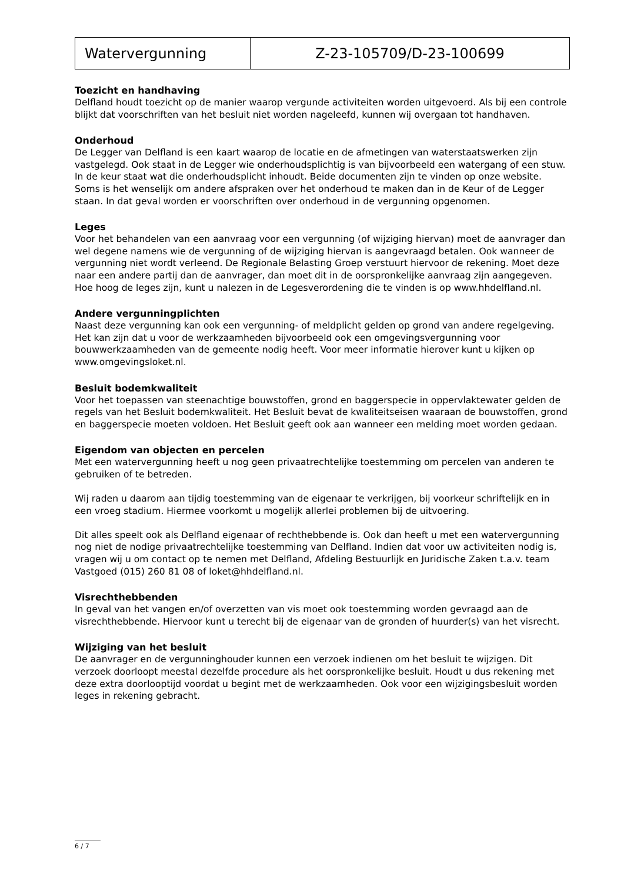| Watervergunning | Z-23-105709/D-23-100699 |
Toezicht en handhaving
Delfland houdt toezicht op de manier waarop vergunde activiteiten worden uitgevoerd. Als bij een controle blijkt dat voorschriften van het besluit niet worden nageleefd, kunnen wij overgaan tot handhaven.
Onderhoud
De Legger van Delfland is een kaart waarop de locatie en de afmetingen van waterstaatswerken zijn vastgelegd. Ook staat in de Legger wie onderhoudsplichtig is van bijvoorbeeld een watergang of een stuw. In de keur staat wat die onderhoudsplicht inhoudt. Beide documenten zijn te vinden op onze website. Soms is het wenselijk om andere afspraken over het onderhoud te maken dan in de Keur of de Legger staan. In dat geval worden er voorschriften over onderhoud in de vergunning opgenomen.
Leges
Voor het behandelen van een aanvraag voor een vergunning (of wijziging hiervan) moet de aanvrager dan wel degene namens wie de vergunning of de wijziging hiervan is aangevraagd betalen. Ook wanneer de vergunning niet wordt verleend. De Regionale Belasting Groep verstuurt hiervoor de rekening. Moet deze naar een andere partij dan de aanvrager, dan moet dit in de oorspronkelijke aanvraag zijn aangegeven. Hoe hoog de leges zijn, kunt u nalezen in de Legesverordening die te vinden is op www.hhdelfland.nl.
Andere vergunningplichten
Naast deze vergunning kan ook een vergunning- of meldplicht gelden op grond van andere regelgeving. Het kan zijn dat u voor de werkzaamheden bijvoorbeeld ook een omgevingsvergunning voor bouwwerkzaamheden van de gemeente nodig heeft. Voor meer informatie hierover kunt u kijken op www.omgevingsloket.nl.
Besluit bodemkwaliteit
Voor het toepassen van steenachtige bouwstoffen, grond en baggerspecie in oppervlaktewater gelden de regels van het Besluit bodemkwaliteit. Het Besluit bevat de kwaliteitseisen waaraan de bouwstoffen, grond en baggerspecie moeten voldoen. Het Besluit geeft ook aan wanneer een melding moet worden gedaan.
Eigendom van objecten en percelen
Met een watervergunning heeft u nog geen privaatrechtelijke toestemming om percelen van anderen te gebruiken of te betreden.
Wij raden u daarom aan tijdig toestemming van de eigenaar te verkrijgen, bij voorkeur schriftelijk en in een vroeg stadium. Hiermee voorkomt u mogelijk allerlei problemen bij de uitvoering.
Dit alles speelt ook als Delfland eigenaar of rechthebbende is. Ook dan heeft u met een watervergunning nog niet de nodige privaatrechtelijke toestemming van Delfland. Indien dat voor uw activiteiten nodig is, vragen wij u om contact op te nemen met Delfland, Afdeling Bestuurlijk en Juridische Zaken t.a.v. team Vastgoed (015) 260 81 08 of loket@hhdelfland.nl.
Visrechthebbenden
In geval van het vangen en/of overzetten van vis moet ook toestemming worden gevraagd aan de visrechthebbende. Hiervoor kunt u terecht bij de eigenaar van de gronden of huurder(s) van het visrecht.
Wijziging van het besluit
De aanvrager en de vergunninghouder kunnen een verzoek indienen om het besluit te wijzigen. Dit verzoek doorloopt meestal dezelfde procedure als het oorspronkelijke besluit. Houdt u dus rekening met deze extra doorlooptijd voordat u begint met de werkzaamheden. Ook voor een wijzigingsbesluit worden leges in rekening gebracht.
6 / 7